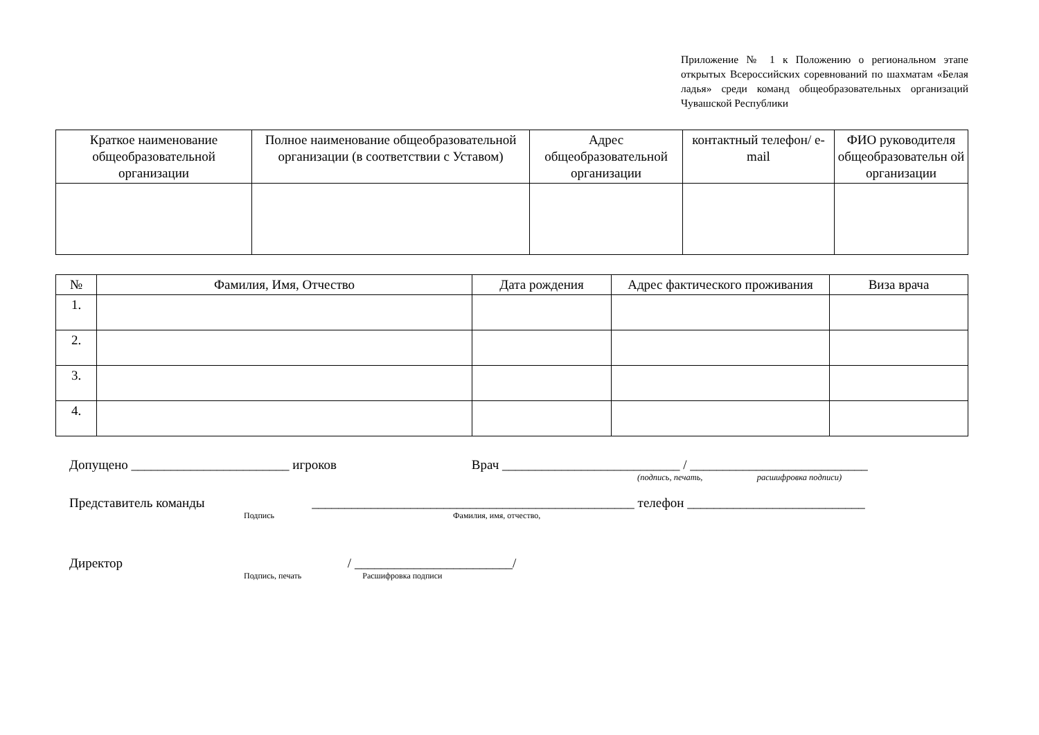Приложение № 1 к Положению о региональном этапе открытых Всероссийских соревнований по шахматам «Белая ладья» среди команд общеобразовательных организаций Чувашской Республики
| Краткое наименование общеобразовательной организации | Полное наименование общеобразовательной организации (в соответствии с Уставом) | Адрес общеобразовательной организации | контактный телефон/ e-mail | ФИО руководителя общеобразовательн ой организации |
| --- | --- | --- | --- | --- |
| № | Фамилия, Имя, Отчество | Дата рождения | Адрес фактического проживания | Виза врача |
| --- | --- | --- | --- | --- |
| 1. | | | | |
| 2. | | | | |
| 3. | | | | |
| 4. | | | | |
Допущено ________________________ игроков Врач ___________________________ / ___________________________
(подпись, печать, расшифровка подписи)
Представитель команды _________________________________________________ телефон ___________________________
Подпись Фамилия, имя, отчество,
Директор / ________________________/
Подпись, печать Расшифровка подписи